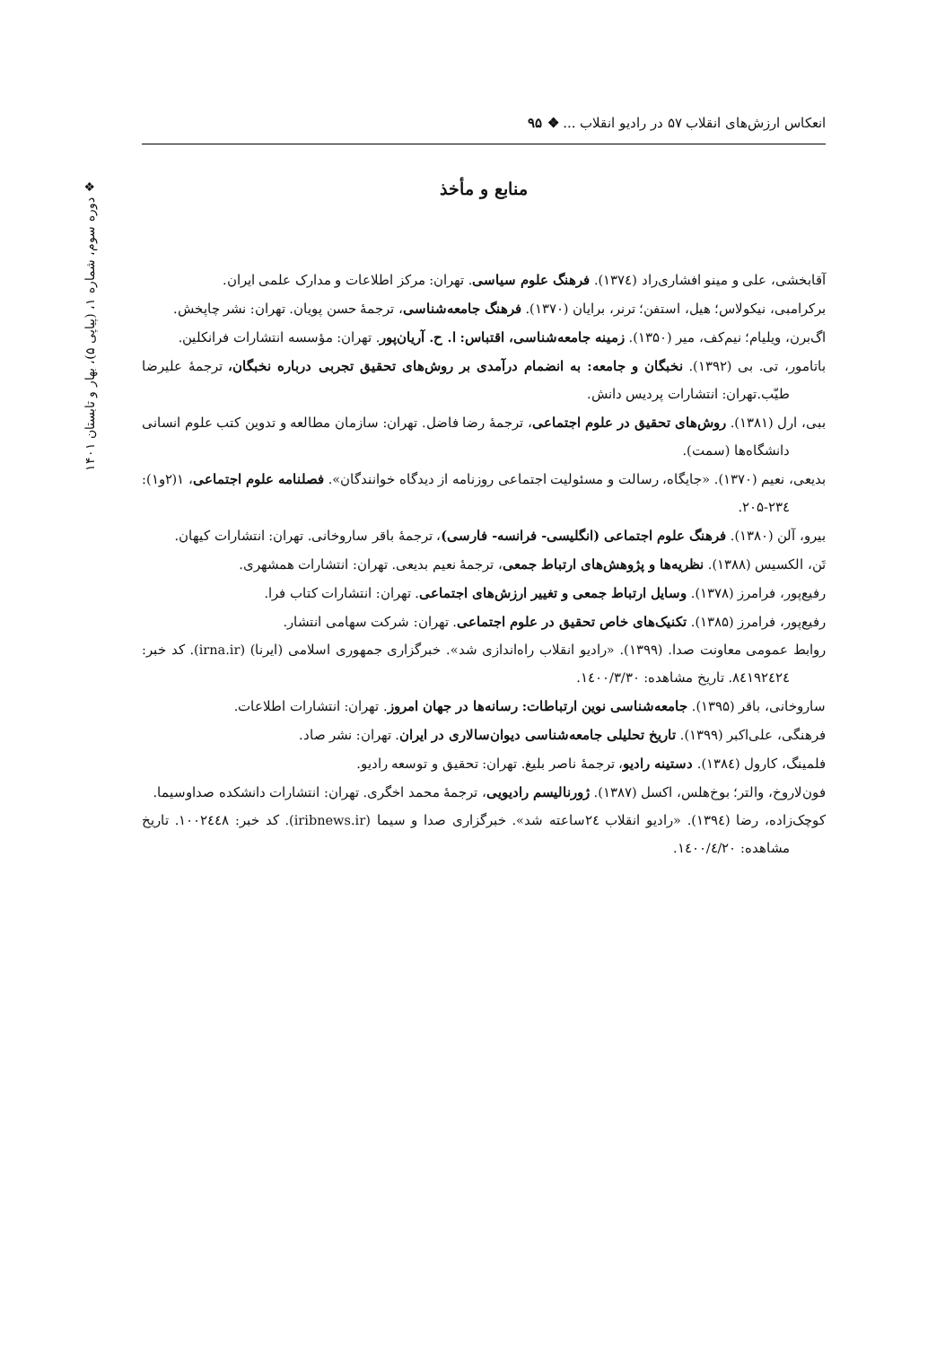انعکاس ارزش‌های انقلاب ۵۷ در رادیو انقلاب ... ❖ ۹۵
❖ دوره سوم، شماره ۱، (پیاپی ۵)، بهار و تابستان ۱۴۰۱
منابع و مأخذ
آقابخشی، علی و مینو افشاری‌راد (۱۳۷٤). فرهنگ علوم سیاسی. تهران: مرکز اطلاعات و مدارک علمی ایران.
برکرامبی، نیکولاس؛ هیل، استفن؛ ترنر، برایان (۱۳۷۰). فرهنگ جامعه‌شناسی، ترجمهٔ حسن پویان. تهران: نشر چاپخش.
اگ‌برن، ویلیام؛ نیم‌کف، میر (۱۳۵۰). زمینه جامعه‌شناسی، اقتباس: ا. ح. آریان‌پور. تهران: مؤسسه انتشارات فرانکلین.
باتامور، تی. بی (۱۳۹۲). نخبگان و جامعه: به انضمام درآمدی بر روش‌های تحقیق تجربی درباره نخبگان، ترجمهٔ علیرضا طیّب.تهران: انتشارات پردیس دانش.
ببی، ارل (۱۳۸۱). روش‌های تحقیق در علوم اجتماعی، ترجمهٔ رضا فاضل. تهران: سازمان مطالعه و تدوین کتب علوم انسانی دانشگاه‌ها (سمت).
بدیعی، نعیم (۱۳۷۰). «جایگاه، رسالت و مسئولیت اجتماعی روزنامه از دیدگاه خوانندگان». فصلنامه علوم اجتماعی، ۱(۲و۱): ۲۳٤-۲۰۵.
بیرو، آلن (۱۳۸۰). فرهنگ علوم اجتماعی (انگلیسی- فرانسه- فارسی)، ترجمهٔ باقر ساروخانی. تهران: انتشارات کیهان.
تَن، الکسیس (۱۳۸۸). نظریه‌ها و پژوهش‌های ارتباط جمعی، ترجمهٔ نعیم بدیعی. تهران: انتشارات همشهری.
رفیع‌پور، فرامرز (۱۳۷۸). وسایل ارتباط جمعی و تغییر ارزش‌های اجتماعی. تهران: انتشارات کتاب فرا.
رفیع‌پور، فرامرز (۱۳۸۵). تکنیک‌های خاص تحقیق در علوم اجتماعی. تهران: شرکت سهامی انتشار.
روابط عمومی معاونت صدا. (۱۳۹۹). «رادیو انقلاب راه‌اندازی شد». خبرگزاری جمهوری اسلامی (ایرنا) (irna.ir). کد خبر: ۸٤۱۹۲٤۲٤. تاریخ مشاهده: ۱٤۰۰/۳/۳۰.
ساروخانی، باقر (۱۳۹۵). جامعه‌شناسی نوین ارتباطات: رسانه‌ها در جهان امروز. تهران: انتشارات اطلاعات.
فرهنگی، علی‌اکبر (۱۳۹۹). تاریخ تحلیلی جامعه‌شناسی دیوان‌سالاری در ایران. تهران: نشر صاد.
فلمینگ، کارول (۱۳۸٤). دستینه رادیو، ترجمهٔ ناصر بلیغ. تهران: تحقیق و توسعه رادیو.
فون‌لاروخ، والتر؛ بوخ‌هلس، اکسل (۱۳۸۷). ژورنالیسم رادیویی، ترجمهٔ محمد اخگری. تهران: انتشارات دانشکده صداوسیما.
کوچک‌زاده، رضا (۱۳۹٤). «رادیو انقلاب ۲٤ساعته شد». خبرگزاری صدا و سیما (iribnews.ir). کد خبر: ۱۰۰۲٤٤۸. تاریخ مشاهده: ۱٤۰۰/٤/۲۰.